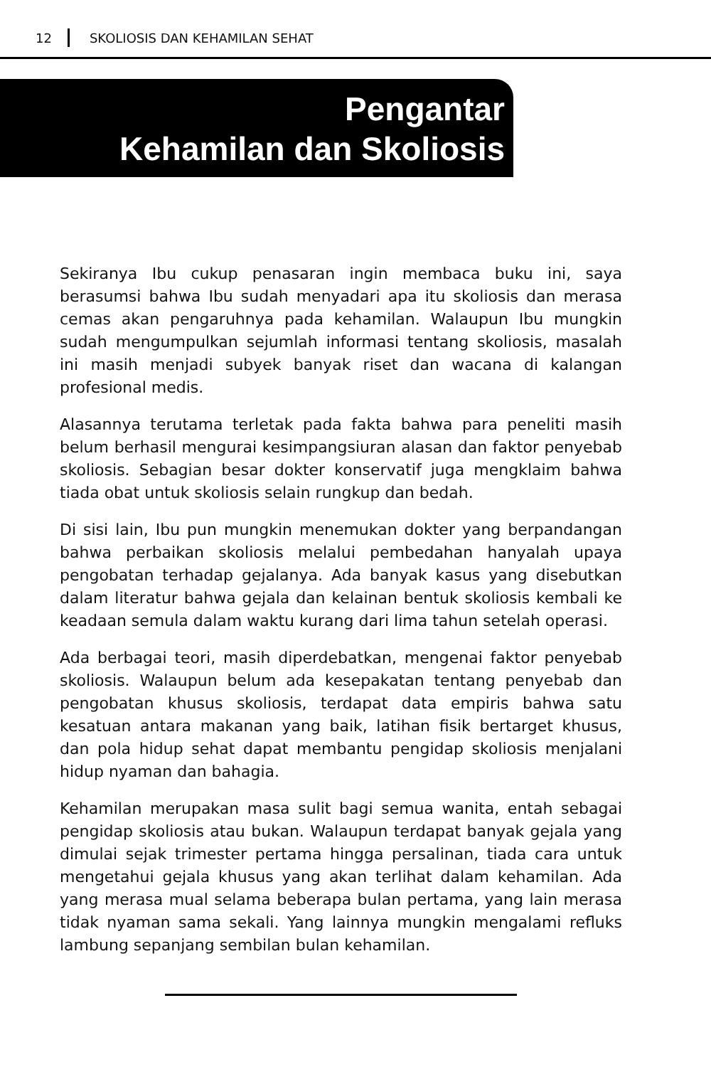12 SKOLIOSIS DAN KEHAMILAN SEHAT
Pengantar
Kehamilan dan Skoliosis
Sekiranya Ibu cukup penasaran ingin membaca buku ini, saya berasumsi bahwa Ibu sudah menyadari apa itu skoliosis dan merasa cemas akan pengaruhnya pada kehamilan. Walaupun Ibu mungkin sudah mengumpulkan sejumlah informasi tentang skoliosis, masalah ini masih menjadi subyek banyak riset dan wacana di kalangan profesional medis.
Alasannya terutama terletak pada fakta bahwa para peneliti masih belum berhasil mengurai kesimpangsiuran alasan dan faktor penyebab skoliosis. Sebagian besar dokter konservatif juga mengklaim bahwa tiada obat untuk skoliosis selain rungkup dan bedah.
Di sisi lain, Ibu pun mungkin menemukan dokter yang berpandangan bahwa perbaikan skoliosis melalui pembedahan hanyalah upaya pengobatan terhadap gejalanya. Ada banyak kasus yang disebutkan dalam literatur bahwa gejala dan kelainan bentuk skoliosis kembali ke keadaan semula dalam waktu kurang dari lima tahun setelah operasi.
Ada berbagai teori, masih diperdebatkan, mengenai faktor penyebab skoliosis. Walaupun belum ada kesepakatan tentang penyebab dan pengobatan khusus skoliosis, terdapat data empiris bahwa satu kesatuan antara makanan yang baik, latihan fisik bertarget khusus, dan pola hidup sehat dapat membantu pengidap skoliosis menjalani hidup nyaman dan bahagia.
Kehamilan merupakan masa sulit bagi semua wanita, entah sebagai pengidap skoliosis atau bukan. Walaupun terdapat banyak gejala yang dimulai sejak trimester pertama hingga persalinan, tiada cara untuk mengetahui gejala khusus yang akan terlihat dalam kehamilan. Ada yang merasa mual selama beberapa bulan pertama, yang lain merasa tidak nyaman sama sekali. Yang lainnya mungkin mengalami refluks lambung sepanjang sembilan bulan kehamilan.